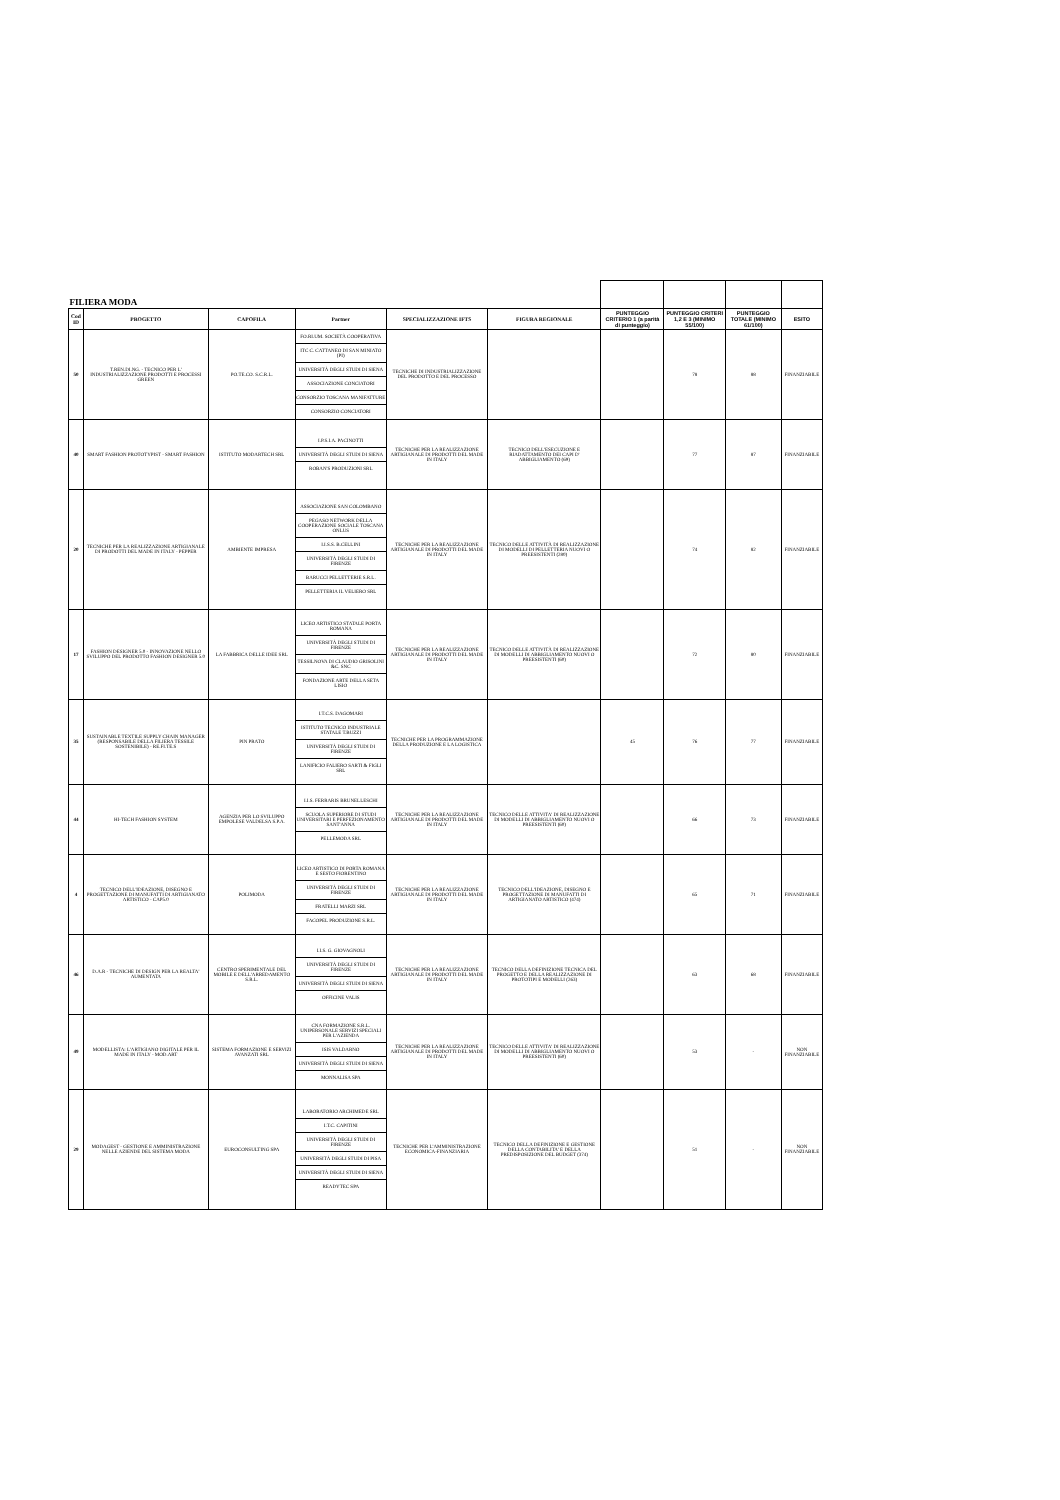| FILIERA MODA | | | | | | | | | |
| Cod ID | PROGETTO | CAPOFILA | Partner | SPECIALIZZAZIONE IFTS | FIGURA REGIONALE | PUNTEGGIO CRITERIO 1 (a parità di punteggio) | PUNTEGGIO CRITERI 1,2 E 3 (MINIMO 55/100) | PUNTEGGIO TOTALE (MINIMO 61/100) | ESITO |
| 50 | T.REN.DI.NG. - TECNICO PER L' INDUSTRIALIZZAZIONE PRODOTTI E PROCESSI GREEN | PO.TE.CO. S.C.R.L. | FO.RI.UM. SOCIETÀ COOPERATIVA ITC C. CATTANEO DI SAN MINIATO (PI) UNIVERSITÀ DEGLI STUDI DI SIENA ASSOCIAZIONE CONCIATORI CONSORZIO TOSCANA MANIFATTURE CONSORZIO CONCIATORI | TECNICHE DI INDUSTRIALIZZAZIONE DEL PRODOTTO E DEL PROCESSO | | | 78 | 88 | FINANZIABILE |
| 40 | SMART FASHION PROTOTYPIST - SMART FASHION | ISTITUTO MODARTECH SRL | I.P.S.I.A. PACINOTTI UNIVERSITÀ DEGLI STUDI DI SIENA ROBAN'S PRODUZIONI SRL | TECNICHE PER LA REALIZZAZIONE ARTIGIANALE DI PRODOTTI DEL MADE IN ITALY | TECNICO DELL'ESECUZIONE E RIADATTAMENTO DEI CAPI D' ABBIGLIAMENTO (69) | | 77 | 87 | FINANZIABILE |
| 20 | TECNICHE PER LA REALIZZAZIONE ARTIGIANALE DI PRODOTTI DEL MADE IN ITALY - PEPPER | AMBIENTE IMPRESA | ASSOCIAZIONE SAN COLOMBANO PEGASO NETWORK DELLA COOPERAZIONE SOCIALE TOSCANA ONLUS I.I.S.S. B.CELLINI UNIVERSITÀ DEGLI STUDI DI FIRENZE BARUCCI PELLETTERIE S.R.L. PELLETTERIA IL VELIERO SRL | TECNICHE PER LA REALIZZAZIONE ARTIGIANALE DI PRODOTTI DEL MADE IN ITALY | TECNICO DELLE ATTIVITÀ DI REALIZZAZIONE DI MODELLI DI PELLETTERIA NUOVI O PREESISTENTI (280) | | 74 | 82 | FINANZIABILE |
| 17 | FASHION DESIGNER 5.0 - INNOVAZIONE NELLO SVILUPPO DEL PRODOTTO FASHION DESIGNER 5.0 | LA FABBRICA DELLE IDEE SRL | LICEO ARTISTICO STATALE PORTA ROMANA UNIVERSITÀ DEGLI STUDI DI FIRENZE TESSILNOVA DI CLAUDIO GRISOLINI &C. SNC FONDAZIONE ARTE DELLA SETA LISIO | TECNICHE PER LA REALIZZAZIONE ARTIGIANALE DI PRODOTTI DEL MADE IN ITALY | TECNICO DELLE ATTIVITÀ DI REALIZZAZIONE DI MODELLI DI ABBIGLIAMENTO NUOVI O PREESISTENTI (60) | | 72 | 80 | FINANZIABILE |
| 35 | SUSTAINABLE TEXTILE SUPPLY CHAIN MANAGER (RESPONSABILE DELLA FILIERA TESSILE SOSTENIBILE) - RE.FI.TE.S | PIN PRATO | I.T.C.S. DAGOMARI ISTITUTO TECNICO INDUSTRIALE STATALE T.BUZZI UNIVERSITÀ DEGLI STUDI DI FIRENZE LANIFICIO FALIERO SARTI & FIGLI SRL | TECNICHE PER LA PROGRAMMAZIONE DELLA PRODUZIONE E LA LOGISTICA | | 45 | 76 | 77 | FINANZIABILE |
| 44 | HI-TECH FASHION SYSTEM | AGENZIA PER LO SVILUPPO EMPOLESE VALDELSA S.P.A. | I.I.S. FERRARIS BRUNELLESCHI SCUOLA SUPERIORE DI STUDI UNIVERSITARI E PERFEZIONAMENTO SANT'ANNA PELLEMODA SRL | TECNICHE PER LA REALIZZAZIONE ARTIGIANALE DI PRODOTTI DEL MADE IN ITALY | TECNICO DELLE ATTIVITA' DI REALIZZAZIONE DI MODELLI DI ABBIGLIAMENTO NUOVI O PREESISTENTI (60) | | 66 | 73 | FINANZIABILE |
| 4 | TECNICO DELL'IDEAZIONE, DISEGNO E PROGETTAZIONE DI MANUFATTI DI ARTIGIANATO ARTISTICO - CAP5.0 | POLIMODA | LICEO ARTISTICO DI PORTA ROMANA E SESTO FIORENTINO UNIVERSITÀ DEGLI STUDI DI FIRENZE FRATELLI MARZI SRL FACOPEL PRODUZIONE S.R.L. | TECNICHE PER LA REALIZZAZIONE ARTIGIANALE DI PRODOTTI DEL MADE IN ITALY | TECNICO DELL'IDEAZIONE, DISEGNO E PROGETTAZIONE DI MANUFATTI DI ARTIGIANATO ARTISTICO (474) | | 65 | 71 | FINANZIABILE |
| 46 | D.A.R - TECNICHE DI DESIGN PER LA REALTA' AUMENTATA | CENTRO SPERIMENTALE DEL MOBILE E DELL'ARREDAMENTO S.R.L. | I.I.S. G. GIOVAGNOLI UNIVERSITÀ DEGLI STUDI DI FIRENZE UNIVERSITÀ DEGLI STUDI DI SIENA OFFICINE VALIS | TECNICHE PER LA REALIZZAZIONE ARTIGIANALE DI PRODOTTI DEL MADE IN ITALY | TECNICO DELLA DEFINIZIONE TECNICA DEL PROGETTO E DELLA REALIZZAZIONE DI PROTOTIPI E MODELLI (263) | | 63 | 68 | FINANZIABILE |
| 49 | MODELLISTA: L'ARTIGIANO DIGITALE PER IL MADE IN ITALY - MOD.ART | SISTEMA FORMAZIONE E SERVIZI AVANZATI SRL | CNA FORMAZIONE S.R.L. UNIPERSONALE SERVIZI SPECIALI PER L'AZIENDA ISIS VALDARNO UNIVERSITÀ DEGLI STUDI DI SIENA MONNALISA SPA | TECNICHE PER LA REALIZZAZIONE ARTIGIANALE DI PRODOTTI DEL MADE IN ITALY | TECNICO DELLE ATTIVITA' DI REALIZZAZIONE DI MODELLI DI ABBIGLIAMENTO NUOVI O PREESISTENTI (60) | | 53 | - | NON FINANZIABILE |
| 29 | MODAGEST - GESTIONE E AMMINISTRAZIONE NELLE AZIENDE DEL SISTEMA MODA | EUROCONSULTING SPA | LABORATORIO ARCHIMEDE SRL I.T.C. CAPITINI UNIVERSITÀ DEGLI STUDI DI FIRENZE UNIVERSITÀ DEGLI STUDI DI PISA UNIVERSITÀ DEGLI STUDI DI SIENA READYTEC SPA | TECNICHE PER L'AMMINISTRAZIONE ECONOMICA-FINANZIARIA | TECNICO DELLA DEFINIZIONE E GESTIONE DELLA CONTABILITA' E DELLA PREDISPOSIZIONE DEL BUDGET (374) | | 51 | - | NON FINANZIABILE |